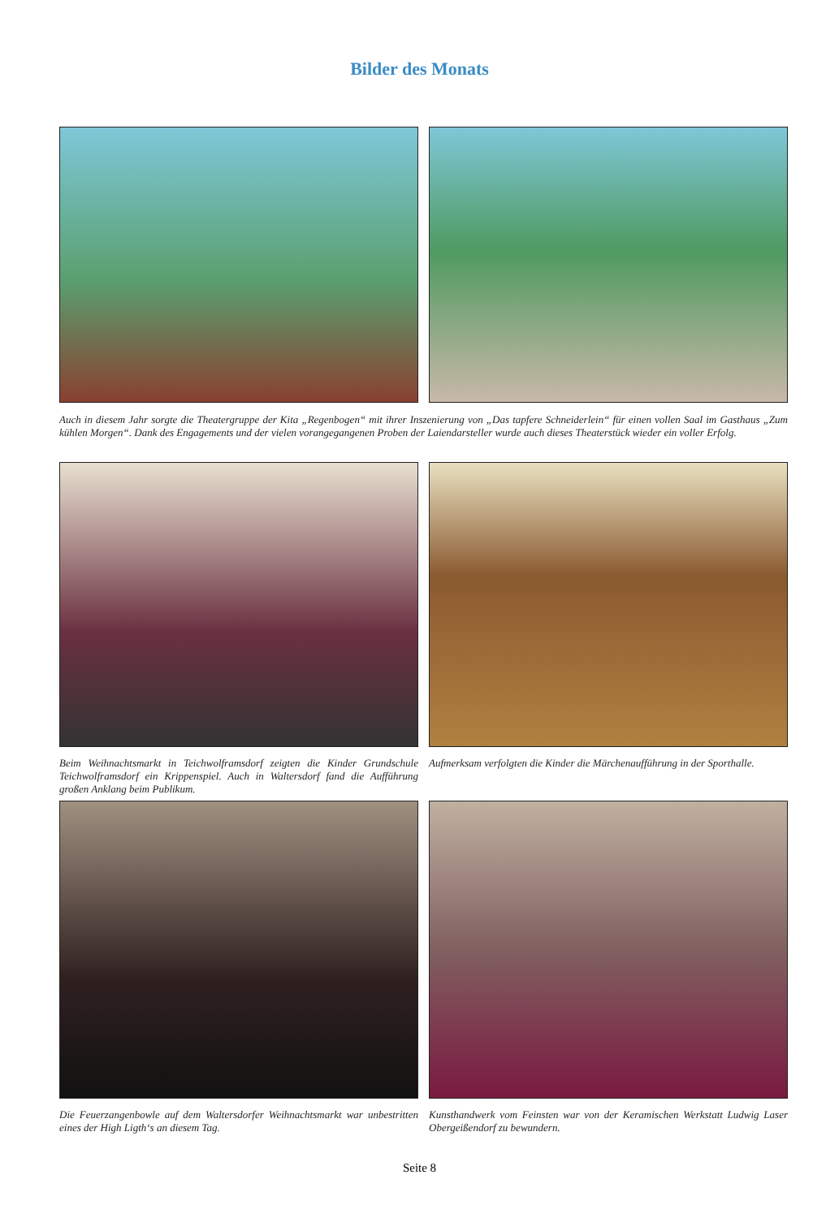Bilder des Monats
Auch in diesem Jahr sorgte die Theatergruppe der Kita „Regenbogen“ mit ihrer Inszenierung von „Das tapfere Schneiderlein“ für einen vollen Saal im Gasthaus „Zum kühlen Morgen“. Dank des Engagements und der vielen vorangegangenen Proben der Laiendarsteller wurde auch dieses Theaterstück wieder ein voller Erfolg.
Beim Weihnachtsmarkt in Teichwolframsdorf zeigten die Kinder Grundschule Teichwolframsdorf ein Krippenspiel. Auch in Waltersdorf fand die Aufführung großen Anklang beim Publikum.
Aufmerksam verfolgten die Kinder die Märchenaufführung in der Sporthalle.
Die Feuerzangenbowle auf dem Waltersdorfer Weihnachtsmarkt war unbestritten eines der High Ligth‘s an diesem Tag.
Kunsthandwerk vom Feinsten war von der Keramischen Werkstatt Ludwig Laser Obergeißendorf zu bewundern.
Seite 8